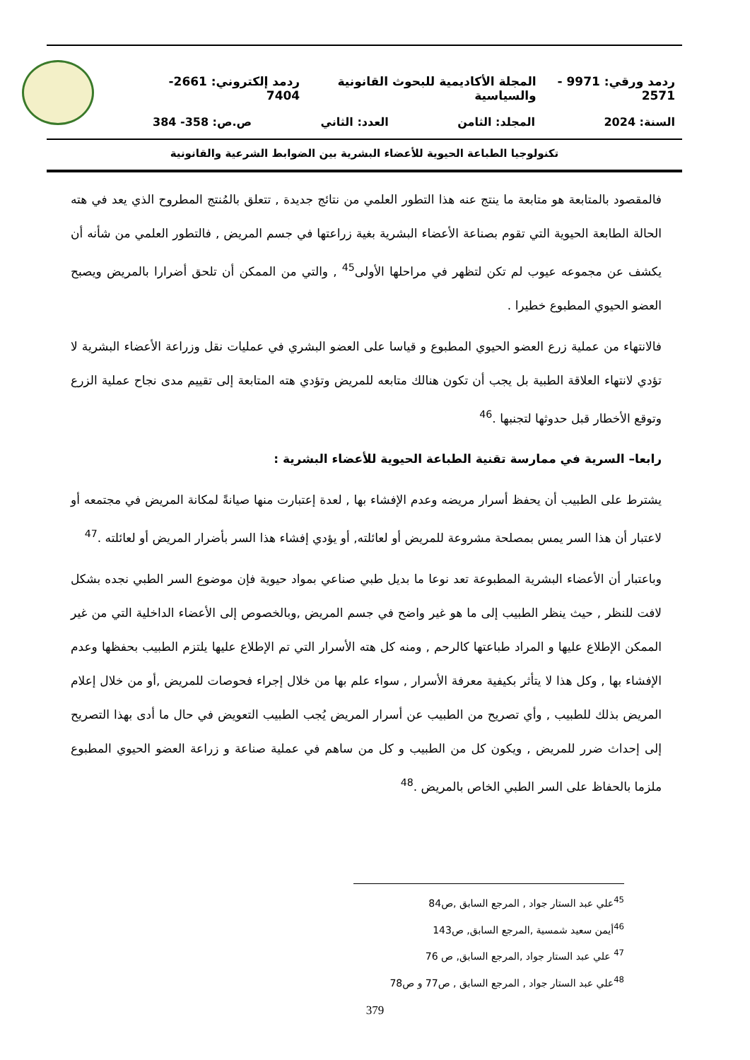ردمد ورقي: 9971 - 2571 المجلة الأكاديمية للبحوث القانونية والسياسية ردمد إلكتروني: 2661-7404
السنة: 2024 المجلد: الثامن العدد: الثاني ص.ص: 358- 384
تكنولوجيا الطباعة الحيوية للأعضاء البشرية بين الضوابط الشرعية والقانونية
فالمقصود بالمتابعة هو متابعة ما ينتج عنه هذا التطور العلمي من نتائج جديدة , تتعلق بالمُنتج المطروح الذي يعد في هته الحالة الطابعة الحيوية التي تقوم بصناعة الأعضاء البشرية بغية زراعتها في جسم المريض , فالتطور العلمي من شأنه أن يكشف عن مجموعه عيوب لم تكن لتظهر في مراحلها الأولى<sup>45</sup> , والتي من الممكن أن تلحق أضرارا بالمريض ويصبح العضو الحيوي المطبوع خطيرا .
فالانتهاء من عملية زرع العضو الحيوي المطبوع و قياسا على العضو البشري في عمليات نقل وزراعة الأعضاء البشرية لا تؤدي لانتهاء العلاقة الطبية بل يجب أن تكون هنالك متابعه للمريض وتؤدي هته المتابعة إلى تقييم مدى نجاح عملية الزرع وتوقع الأخطار قبل حدوثها لتجنبها .<sup>46</sup>
رابعا– السرية في ممارسة تقنية الطباعة الحيوية للأعضاء البشرية :
يشترط على الطبيب أن يحفظ أسرار مريضه وعدم الإفشاء بها , لعدة إعتبارت منها صيانةً لمكانة المريض في مجتمعه أو لاعتبار أن هذا السر يمس بمصلحة مشروعة للمريض أو لعائلته, أو يؤدي إفشاء هذا السر بأضرار المريض أو لعائلته .<sup>47</sup>
وباعتبار أن الأعضاء البشرية المطبوعة تعد نوعا ما بديل طبي صناعي بمواد حيوية فإن موضوع السر الطبي نجده بشكل لافت للنظر , حيث ينظر الطبيب إلى ما هو غير واضح في جسم المريض ,وبالخصوص إلى الأعضاء الداخلية التي من غير الممكن الإطلاع عليها و المراد طباعتها كالرحم , ومنه كل هته الأسرار التي تم الإطلاع عليها يلتزم الطبيب بحفظها وعدم الإفشاء بها , وكل هذا لا يتأثر بكيفية معرفة الأسرار , سواء علم بها من خلال إجراء فحوصات للمريض ,أو من خلال إعلام المريض بذلك للطبيب , وأي تصريح من الطبيب عن أسرار المريض يُجب الطبيب التعويض في حال ما أدى بهذا التصريح إلى إحداث ضرر للمريض , ويكون كل من الطبيب و كل من ساهم في عملية صناعة و زراعة العضو الحيوي المطبوع ملزما بالحفاظ على السر الطبي الخاص بالمريض .<sup>48</sup>
<sup>45</sup> علي عبد الستار جواد , المرجع السابق ,ص84
<sup>46</sup> أيمن سعيد شمسية ,المرجع السابق, ص143
<sup>47</sup> علي عبد الستار جواد ,المرجع السابق, ص 76
<sup>48</sup> علي عبد الستار جواد , المرجع السابق , ص77 و ص78
379